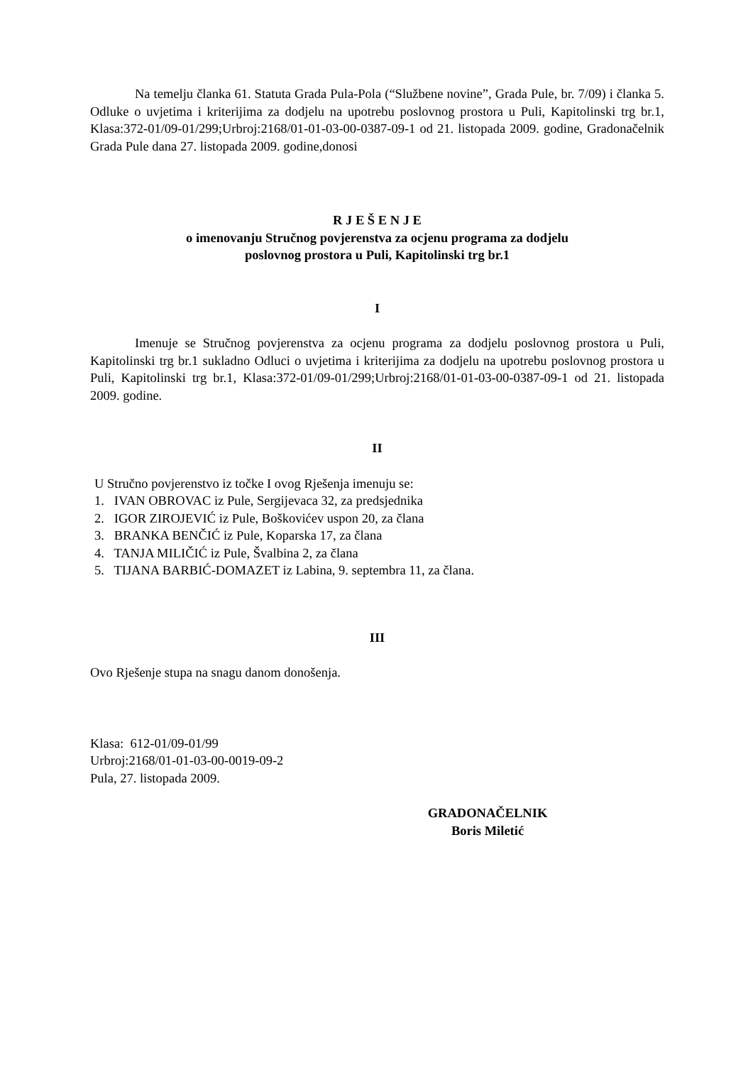Na temelju članka 61. Statuta Grada Pula-Pola (“Službene novine”, Grada Pule, br. 7/09) i članka 5. Odluke o uvjetima i kriterijima za dodjelu na upotrebu poslovnog prostora u Puli, Kapitolinski trg br.1, Klasa:372-01/09-01/299;Urbroj:2168/01-01-03-00-0387-09-1 od 21. listopada 2009. godine, Gradonačelnik Grada Pule dana 27. listopada 2009. godine,donosi
R J E Š E N J E
o imenovanju Stručnog povjerenstva za ocjenu programa za dodjelu
poslovnog prostora u Puli, Kapitolinski trg br.1
I
Imenuje se Stručnog povjerenstva za ocjenu programa za dodjelu poslovnog prostora u Puli, Kapitolinski trg br.1 sukladno Odluci o uvjetima i kriterijima za dodjelu na upotrebu poslovnog prostora u Puli, Kapitolinski trg br.1, Klasa:372-01/09-01/299;Urbroj:2168/01-01-03-00-0387-09-1 od 21. listopada 2009. godine.
II
U Stručno povjerenstvo iz točke I ovog Rješenja imenuju se:
1. IVAN OBROVAC iz Pule, Sergijevaca 32, za predsjednika
2. IGOR ZIROJEVIĆ iz Pule, Boškovićev uspon 20, za člana
3. BRANKA BENČIĆ iz Pule, Koparska 17, za člana
4. TANJA MILIČIĆ iz Pule, Švalbina 2, za člana
5. TIJANA BARBIĆ-DOMAZET iz Labina, 9. septembra 11, za člana.
III
Ovo Rješenje stupa na snagu danom donošenja.
Klasa: 612-01/09-01/99
Urbroj:2168/01-01-03-00-0019-09-2
Pula, 27. listopada 2009.
GRADONAČELNIK
Boris Miletić